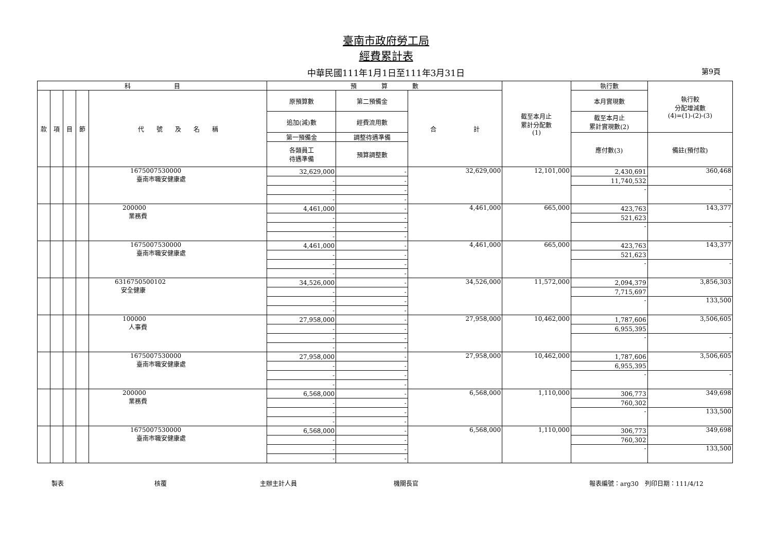臺南市政府勞工局
經費累計表
中華民國111年1月1日至111年3月31日 第9頁
| 科 目 | | | | | 預 算 數 | | | 截至本月止 累計分配數 (1) | 執行數 | 執行較 分配增減數 (4)=(1)-(2)-(3) |
| --- | --- | --- | --- | --- | --- | --- | --- | --- | --- | --- |
| 款 | 項 | 目 | 節 | 代 號 及 名 稱 | 原預算數 | 第二預備金 | 合 計 | | 本月實現數 | |
| | | | | | 追加(減)數 | 經費流用數 | | | 截至本月止 累計實現數(2) | |
| | | | | | 第一預備金 | 調整待遇準備 | | | 應付數(3) | 備註(預付款) |
| | | | | | 各類員工 待遇準備 | 預算調整數 | | | | |
| | | | | 1675007530000 臺南市職安健康處 | 32,629,000 | - | 32,629,000 | 12,101,000 | 2,430,691 | 360,468 |
| | | | | | - | - | | | 11,740,532 | |
| | | | | | - | - | | | - | - |
| | | | | | - | - | | | | |
| | | | | 200000 業務費 | 4,461,000 | - | 4,461,000 | 665,000 | 423,763 | 143,377 |
| | | | | | - | - | | | 521,623 | |
| | | | | | - | - | | | - | - |
| | | | | | - | - | | | | |
| | | | | 1675007530000 臺南市職安健康處 | 4,461,000 | - | 4,461,000 | 665,000 | 423,763 | 143,377 |
| | | | | | - | - | | | 521,623 | |
| | | | | | - | - | | | - | - |
| | | | | | - | - | | | | |
| | | | | 6316750500102 安全健康 | 34,526,000 | - | 34,526,000 | 11,572,000 | 2,094,379 | 3,856,303 |
| | | | | | - | - | | | 7,715,697 | |
| | | | | | - | - | | | - | 133,500 |
| | | | | | - | - | | | | |
| | | | | 100000 人事費 | 27,958,000 | - | 27,958,000 | 10,462,000 | 1,787,606 | 3,506,605 |
| | | | | | - | - | | | 6,955,395 | |
| | | | | | - | - | | | - | - |
| | | | | | - | - | | | | |
| | | | | 1675007530000 臺南市職安健康處 | 27,958,000 | - | 27,958,000 | 10,462,000 | 1,787,606 | 3,506,605 |
| | | | | | - | - | | | 6,955,395 | |
| | | | | | - | - | | | - | - |
| | | | | | - | - | | | | |
| | | | | 200000 業務費 | 6,568,000 | - | 6,568,000 | 1,110,000 | 306,773 | 349,698 |
| | | | | | - | - | | | 760,302 | |
| | | | | | - | - | | | - | 133,500 |
| | | | | | - | - | | | | |
| | | | | 1675007530000 臺南市職安健康處 | 6,568,000 | - | 6,568,000 | 1,110,000 | 306,773 | 349,698 |
| | | | | | - | - | | | 760,302 | |
| | | | | | - | - | | | - | 133,500 |
| | | | | | - | - | | | | |
製表 核覆 主辦主計人員 機關長官 報表編號：arg30　列印日期：111/4/12